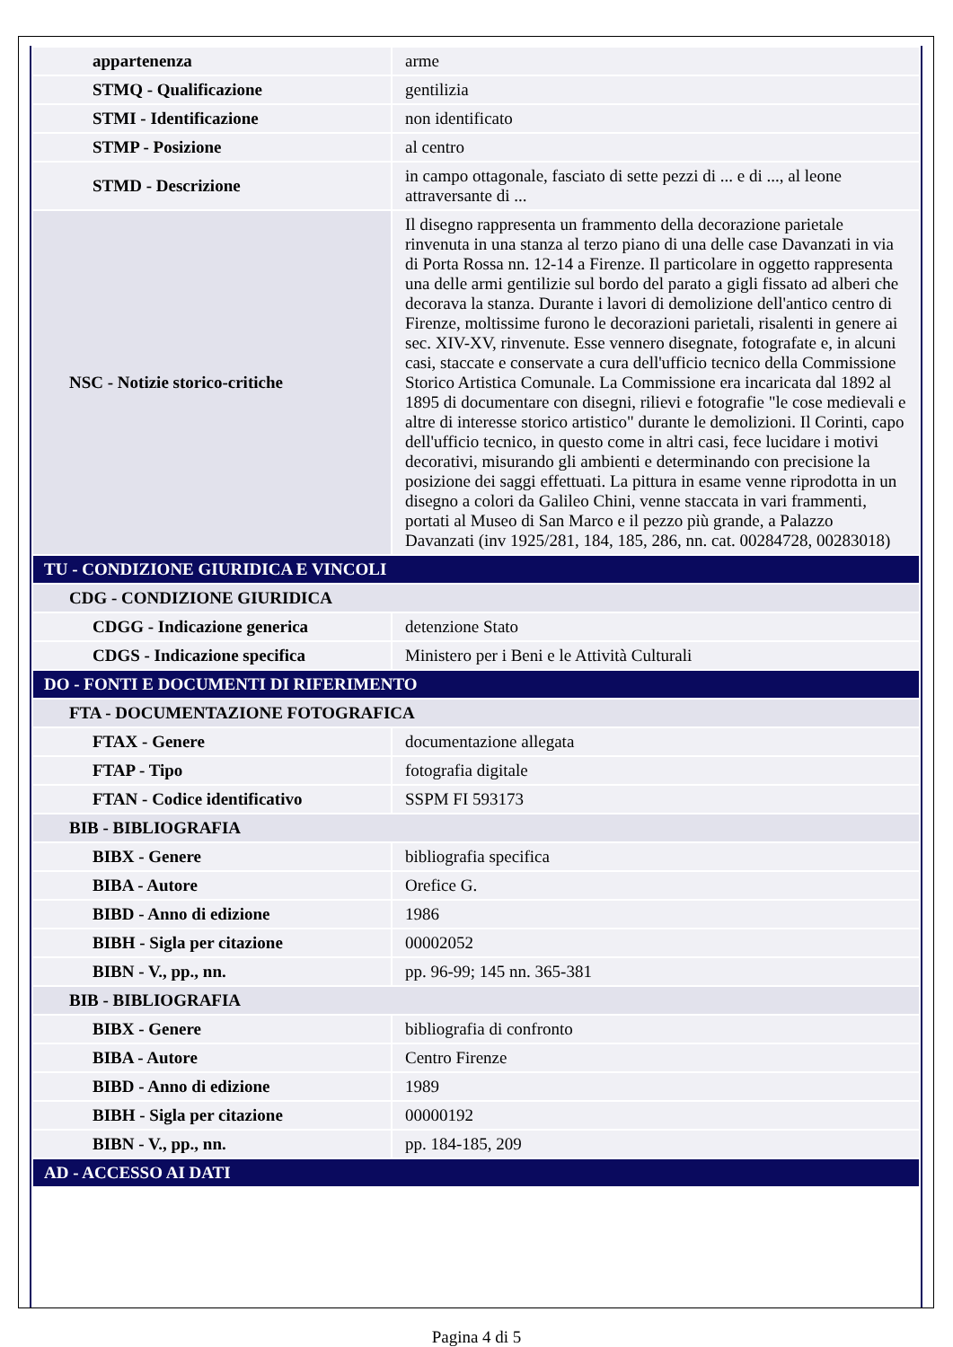| appartenenza | arme |
| STMQ - Qualificazione | gentilizia |
| STMI - Identificazione | non identificato |
| STMP - Posizione | al centro |
| STMD - Descrizione | in campo ottagonale, fasciato di sette pezzi di ... e di ..., al leone attraversante di ... |
| NSC - Notizie storico-critiche | Il disegno rappresenta un frammento della decorazione parietale rinvenuta in una stanza al terzo piano di una delle case Davanzati in via di Porta Rossa nn. 12-14 a Firenze. Il particolare in oggetto rappresenta una delle armi gentilizie sul bordo del parato a gigli fissato ad alberi che decorava la stanza. Durante i lavori di demolizione dell'antico centro di Firenze, moltissime furono le decorazioni parietali, risalenti in genere ai sec. XIV-XV, rinvenute. Esse vennero disegnate, fotografate e, in alcuni casi, staccate e conservate a cura dell'ufficio tecnico della Commissione Storico Artistica Comunale. La Commissione era incaricata dal 1892 al 1895 di documentare con disegni, rilievi e fotografie "le cose medievali e altre di interesse storico artistico" durante le demolizioni. Il Corinti, capo dell'ufficio tecnico, in questo come in altri casi, fece lucidare i motivi decorativi, misurando gli ambienti e determinando con precisione la posizione dei saggi effettuati. La pittura in esame venne riprodotta in un disegno a colori da Galileo Chini, venne staccata in vari frammenti, portati al Museo di San Marco e il pezzo più grande, a Palazzo Davanzati (inv 1925/281, 184, 185, 286, nn. cat. 00284728, 00283018) |
| TU - CONDIZIONE GIURIDICA E VINCOLI | |
| CDG - CONDIZIONE GIURIDICA | |
| CDGG - Indicazione generica | detenzione Stato |
| CDGS - Indicazione specifica | Ministero per i Beni e le Attività Culturali |
| DO - FONTI E DOCUMENTI DI RIFERIMENTO | |
| FTA - DOCUMENTAZIONE FOTOGRAFICA | |
| FTAX - Genere | documentazione allegata |
| FTAP - Tipo | fotografia digitale |
| FTAN - Codice identificativo | SSPM FI 593173 |
| BIB - BIBLIOGRAFIA | |
| BIBX - Genere | bibliografia specifica |
| BIBA - Autore | Orefice G. |
| BIBD - Anno di edizione | 1986 |
| BIBH - Sigla per citazione | 00002052 |
| BIBN - V., pp., nn. | pp. 96-99; 145 nn. 365-381 |
| BIB - BIBLIOGRAFIA | |
| BIBX - Genere | bibliografia di confronto |
| BIBA - Autore | Centro Firenze |
| BIBD - Anno di edizione | 1989 |
| BIBH - Sigla per citazione | 00000192 |
| BIBN - V., pp., nn. | pp. 184-185, 209 |
| AD - ACCESSO AI DATI | |
Pagina 4 di 5